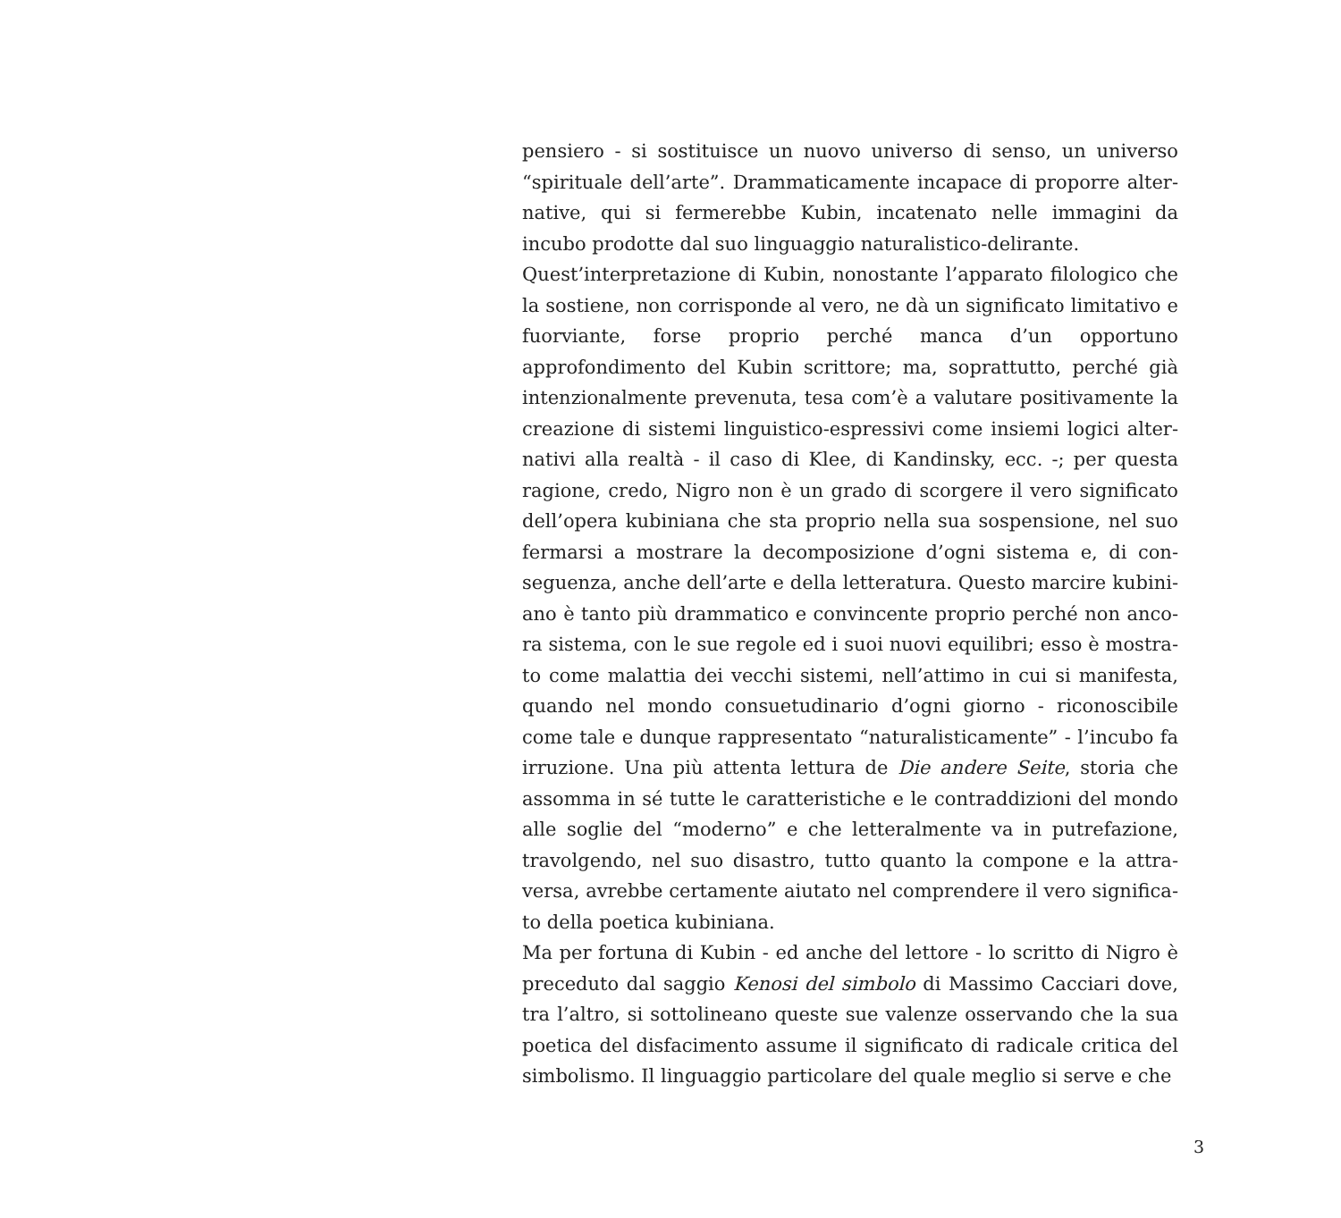pensiero - si sostituisce un nuovo universo di senso, un universo “spirituale dell’arte”. Drammaticamente incapace di proporre alter­native, qui si fermerebbe Kubin, incatenato nelle immagini da incubo prodotte dal suo linguaggio naturalistico-delirante.
Quest’interpretazione di Kubin, nonostante l’apparato filologico che la sostiene, non corrisponde al vero, ne dà un significato limita­tivo e fuorviante, forse proprio perché manca d’un opportuno approfondimento del Kubin scrittore; ma, soprattutto, perché già intenzionalmente prevenuta, tesa com’è a valutare positivamente la creazione di sistemi linguistico-espressivi come insiemi logici alter­nativi alla realtà - il caso di Klee, di Kandinsky, ecc. -; per questa ragione, credo, Nigro non è un grado di scorgere il vero significato dell’opera kubiniana che sta proprio nella sua sospensione, nel suo fermarsi a mostrare la decomposizione d’ogni sistema e, di con­seguenza, anche dell’arte e della letteratura. Questo marcire kubini­ano è tanto più drammatico e convincente proprio perché non anco­ra sistema, con le sue regole ed i suoi nuovi equilibri; esso è mostra­to come malattia dei vecchi sistemi, nell’attimo in cui si manifesta, quando nel mondo consuetudinario d’ogni giorno - riconoscibile come tale e dunque rappresentato “naturalisticamente” - l’incubo fa irruzione. Una più attenta lettura de Die andere Seite, storia che assomma in sé tutte le caratteristiche e le contraddizioni del mondo alle soglie del “moderno” e che letteralmente va in putrefazione, travolgendo, nel suo disastro, tutto quanto la compone e la attra­versa, avrebbe certamente aiutato nel comprendere il vero significa­to della poetica kubiniana.
Ma per fortuna di Kubin - ed anche del lettore - lo scritto di Nigro è preceduto dal saggio Kenosi del simbolo di Massimo Cacciari dove, tra l’altro, si sottolineano queste sue valenze osservando che la sua poetica del disfacimento assume il significato di radicale critica del simbolismo. Il linguaggio particolare del quale meglio si serve e che
3